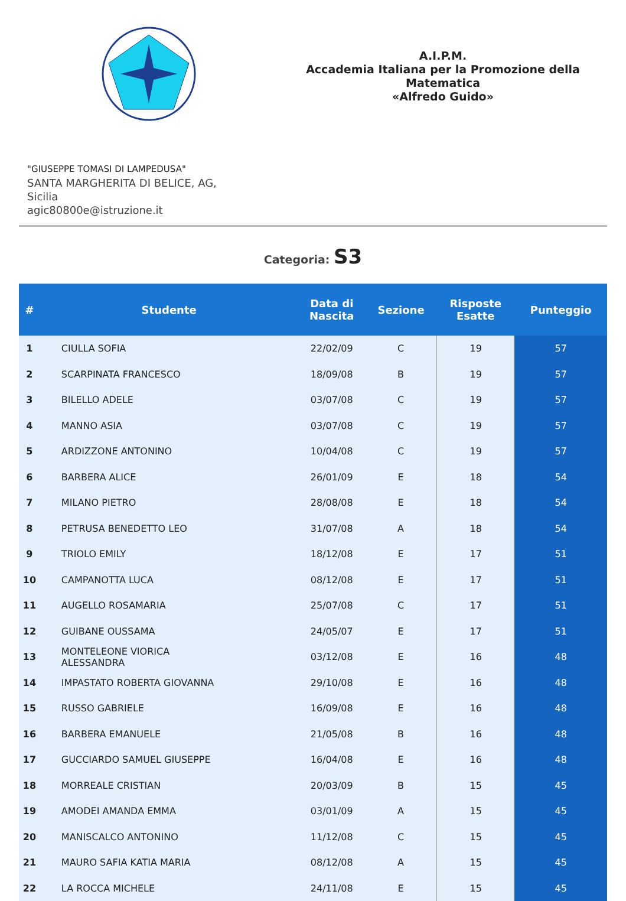A.I.P.M.
Accademia Italiana per la Promozione della Matematica
«Alfredo Guido»
"GIUSEPPE TOMASI DI LAMPEDUSA"
SANTA MARGHERITA DI BELICE, AG,
Sicilia
agic80800e@istruzione.it
Categoria: S3
| # | Studente | Data di Nascita | Sezione | Risposte Esatte | Punteggio |
| --- | --- | --- | --- | --- | --- |
| 1 | CIULLA SOFIA | 22/02/09 | C | 19 | 57 |
| 2 | SCARPINATA FRANCESCO | 18/09/08 | B | 19 | 57 |
| 3 | BILELLO ADELE | 03/07/08 | C | 19 | 57 |
| 4 | MANNO ASIA | 03/07/08 | C | 19 | 57 |
| 5 | ARDIZZONE ANTONINO | 10/04/08 | C | 19 | 57 |
| 6 | BARBERA ALICE | 26/01/09 | E | 18 | 54 |
| 7 | MILANO PIETRO | 28/08/08 | E | 18 | 54 |
| 8 | PETRUSA BENEDETTO LEO | 31/07/08 | A | 18 | 54 |
| 9 | TRIOLO EMILY | 18/12/08 | E | 17 | 51 |
| 10 | CAMPANOTTA LUCA | 08/12/08 | E | 17 | 51 |
| 11 | AUGELLO ROSAMARIA | 25/07/08 | C | 17 | 51 |
| 12 | GUIBANE OUSSAMA | 24/05/07 | E | 17 | 51 |
| 13 | MONTELEONE VIORICA ALESSANDRA | 03/12/08 | E | 16 | 48 |
| 14 | IMPASTATO ROBERTA GIOVANNA | 29/10/08 | E | 16 | 48 |
| 15 | RUSSO GABRIELE | 16/09/08 | E | 16 | 48 |
| 16 | BARBERA EMANUELE | 21/05/08 | B | 16 | 48 |
| 17 | GUCCIARDO SAMUEL GIUSEPPE | 16/04/08 | E | 16 | 48 |
| 18 | MORREALE CRISTIAN | 20/03/09 | B | 15 | 45 |
| 19 | AMODEI AMANDA EMMA | 03/01/09 | A | 15 | 45 |
| 20 | MANISCALCO ANTONINO | 11/12/08 | C | 15 | 45 |
| 21 | MAURO SAFIA KATIA MARIA | 08/12/08 | A | 15 | 45 |
| 22 | LA ROCCA MICHELE | 24/11/08 | E | 15 | 45 |